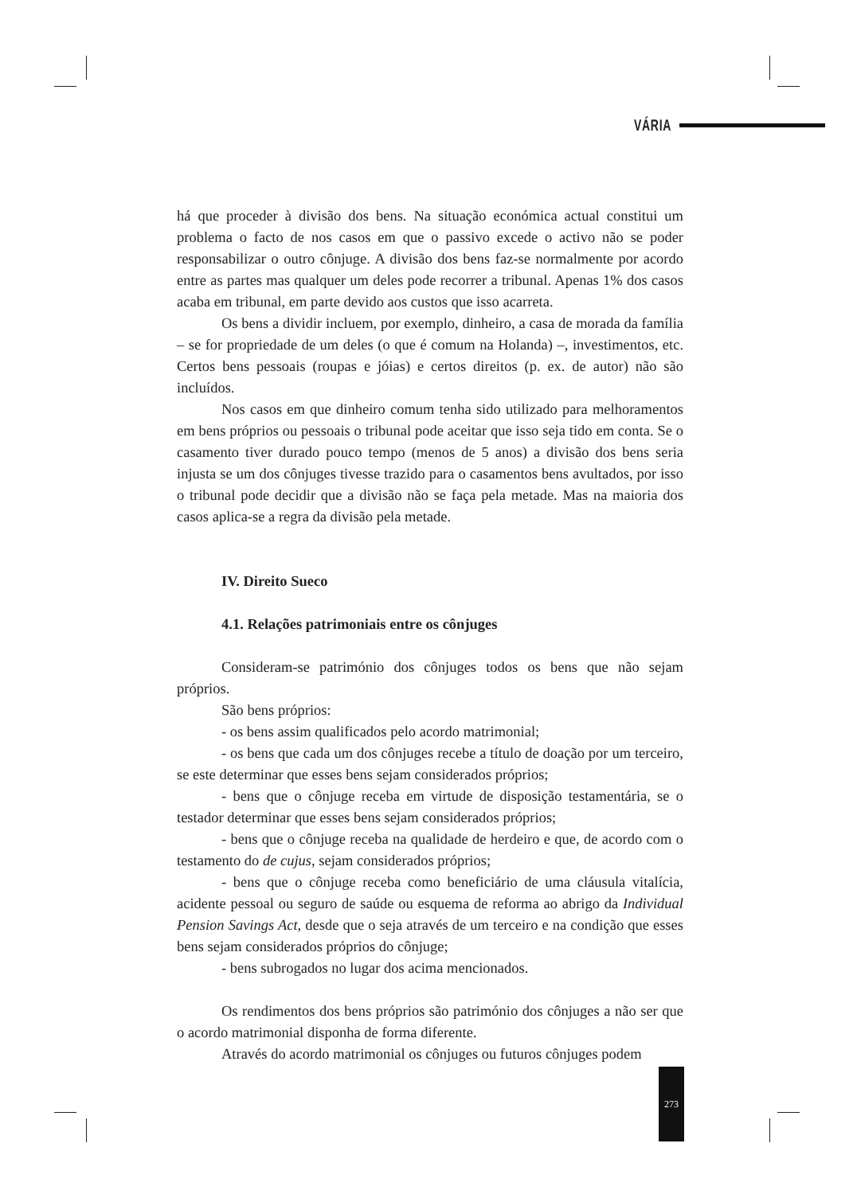VÁRIA
há que proceder à divisão dos bens. Na situação económica actual constitui um problema o facto de nos casos em que o passivo excede o activo não se poder responsabilizar o outro cônjuge. A divisão dos bens faz-se normalmente por acordo entre as partes mas qualquer um deles pode recorrer a tribunal. Apenas 1% dos casos acaba em tribunal, em parte devido aos custos que isso acarreta.
Os bens a dividir incluem, por exemplo, dinheiro, a casa de morada da família – se for propriedade de um deles (o que é comum na Holanda) –, investimentos, etc. Certos bens pessoais (roupas e jóias) e certos direitos (p. ex. de autor) não são incluídos.
Nos casos em que dinheiro comum tenha sido utilizado para melhoramentos em bens próprios ou pessoais o tribunal pode aceitar que isso seja tido em conta. Se o casamento tiver durado pouco tempo (menos de 5 anos) a divisão dos bens seria injusta se um dos cônjuges tivesse trazido para o casamentos bens avultados, por isso o tribunal pode decidir que a divisão não se faça pela metade. Mas na maioria dos casos aplica-se a regra da divisão pela metade.
IV. Direito Sueco
4.1. Relações patrimoniais entre os cônjuges
Consideram-se património dos cônjuges todos os bens que não sejam próprios.
São bens próprios:
- os bens assim qualificados pelo acordo matrimonial;
- os bens que cada um dos cônjuges recebe a título de doação por um terceiro, se este determinar que esses bens sejam considerados próprios;
- bens que o cônjuge receba em virtude de disposição testamentária, se o testador determinar que esses bens sejam considerados próprios;
- bens que o cônjuge receba na qualidade de herdeiro e que, de acordo com o testamento do de cujus, sejam considerados próprios;
- bens que o cônjuge receba como beneficiário de uma cláusula vitalícia, acidente pessoal ou seguro de saúde ou esquema de reforma ao abrigo da Individual Pension Savings Act, desde que o seja através de um terceiro e na condição que esses bens sejam considerados próprios do cônjuge;
- bens subrogados no lugar dos acima mencionados.
Os rendimentos dos bens próprios são património dos cônjuges a não ser que o acordo matrimonial disponha de forma diferente.
Através do acordo matrimonial os cônjuges ou futuros cônjuges podem
273